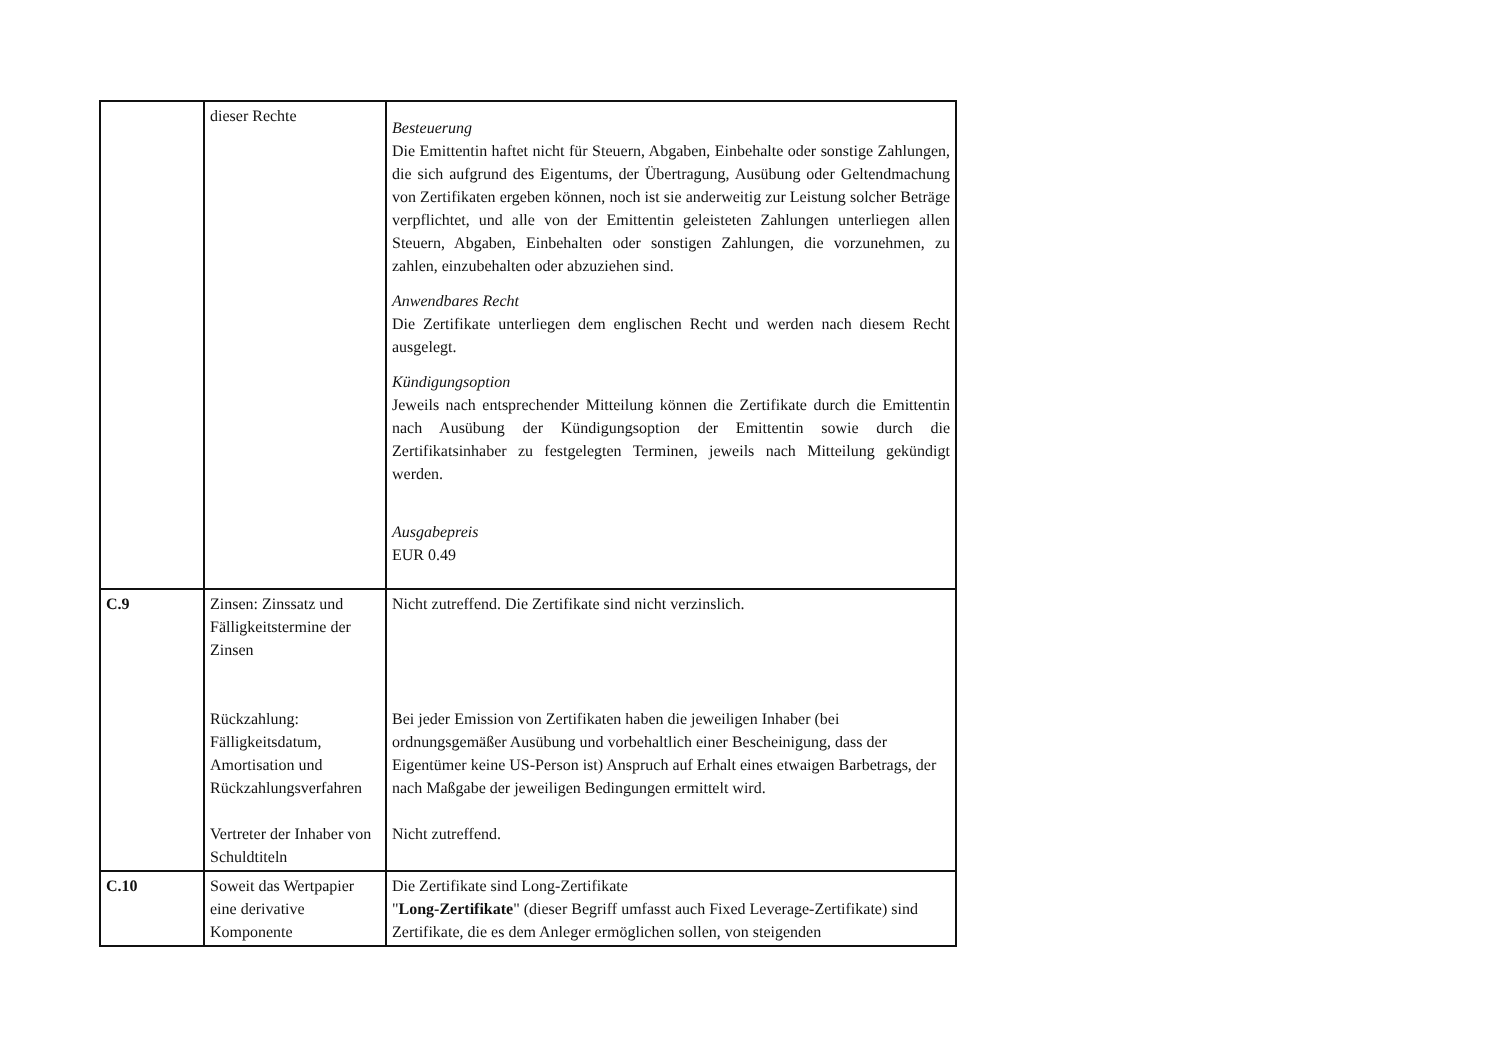| | dieser Rechte | Besteuerung Die Emittentin haftet nicht für Steuern, Abgaben, Einbehalte oder sonstige Zahlungen, die sich aufgrund des Eigentums, der Übertragung, Ausübung oder Geltendmachung von Zertifikaten ergeben können, noch ist sie anderweitig zur Leistung solcher Beträge verpflichtet, und alle von der Emittentin geleisteten Zahlungen unterliegen allen Steuern, Abgaben, Einbehalten oder sonstigen Zahlungen, die vorzunehmen, zu zahlen, einzubehalten oder abzuziehen sind. Anwendbares Recht Die Zertifikate unterliegen dem englischen Recht und werden nach diesem Recht ausgelegt. Kündigungsoption Jeweils nach entsprechender Mitteilung können die Zertifikate durch die Emittentin nach Ausübung der Kündigungsoption der Emittentin sowie durch die Zertifikatsinhaber zu festgelegten Terminen, jeweils nach Mitteilung gekündigt werden. Ausgabepreis EUR 0.49 |
| C.9 | Zinsen: Zinssatz und Fälligkeitstermine der Zinsen Rückzahlung: Fälligkeitsdatum, Amortisation und Rückzahlungsverfahren Vertreter der Inhaber von Schuldtiteln | Nicht zutreffend. Die Zertifikate sind nicht verzinslich. Bei jeder Emission von Zertifikaten haben die jeweiligen Inhaber (bei ordnungsgemäßer Ausübung und vorbehaltlich einer Bescheinigung, dass der Eigentümer keine US-Person ist) Anspruch auf Erhalt eines etwaigen Barbetrags, der nach Maßgabe der jeweiligen Bedingungen ermittelt wird. Nicht zutreffend. |
| C.10 | Soweit das Wertpapier eine derivative Komponente | Die Zertifikate sind Long-Zertifikate " Long-Zertifikate " (dieser Begriff umfasst auch Fixed Leverage-Zertifikate) sind Zertifikate, die es dem Anleger ermöglichen sollen, von steigenden |